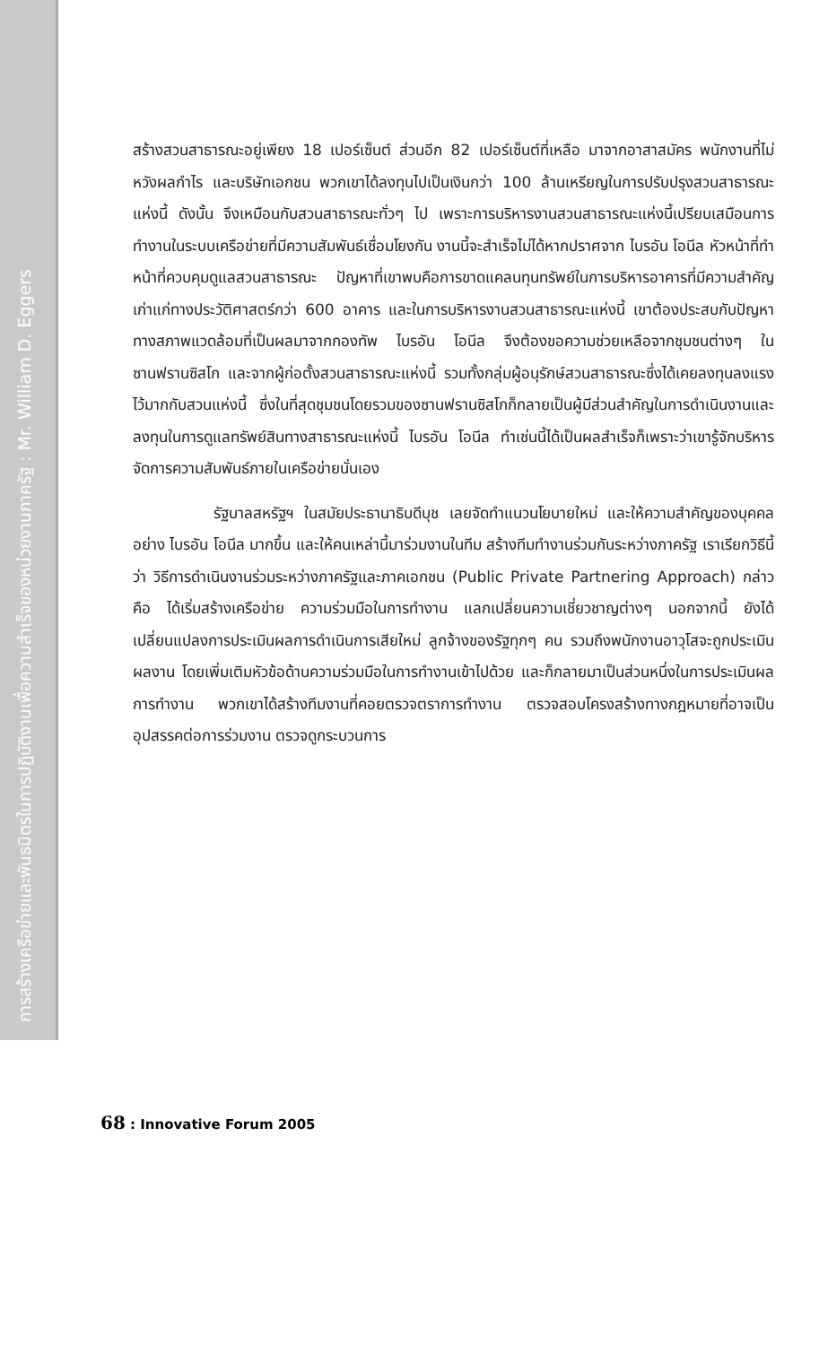การสร้างเครือข่ายและพันธมิตรในการปฏิบัติงานเพื่อความสำเร็จของหน่วยงานภาครัฐ : Mr. William D. Eggers
สร้างสวนสาธารณะอยู่เพียง 18 เปอร์เซ็นต์ ส่วนอีก 82 เปอร์เซ็นต์ที่เหลือ มาจากอาสาสมัคร พนักงานที่ไม่หวังผลกำไร และบริษัทเอกชน พวกเขาได้ลงทุนไปเป็นเงินกว่า 100 ล้านเหรียญในการปรับปรุงสวนสาธารณะแห่งนี้ ดังนั้น จึงเหมือนกับสวนสาธารณะทั่วๆ ไป เพราะการบริหารงานสวนสาธารณะแห่งนี้เปรียบเสมือนการทำงานในระบบเครือข่ายที่มีความสัมพันธ์เชื่อมโยงกัน งานนี้จะสำเร็จไม่ได้หากปราศจาก ไบรอัน โอนีล หัวหน้าที่ทำหน้าที่ควบคุมดูแลสวนสาธารณะ ปัญหาที่เขาพบคือการขาดแคลนทุนทรัพย์ในการบริหารอาคารที่มีความสำคัญเก่าแก่ทางประวัติศาสตร์กว่า 600 อาคาร และในการบริหารงานสวนสาธารณะแห่งนี้ เขาต้องประสบกับปัญหาทางสภาพแวดล้อมที่เป็นผลมาจากกองทัพ ไบรอัน โอนีล จึงต้องขอความช่วยเหลือจากชุมชนต่างๆ ในซานฟรานซิสโก และจากผู้ก่อตั้งสวนสาธารณะแห่งนี้ รวมทั้งกลุ่มผู้อนุรักษ์สวนสาธารณะซึ่งได้เคยลงทุนลงแรงไว้มากกับสวนแห่งนี้ ซึ่งในที่สุดชุมชนโดยรวมของซานฟรานซิสโกก็กลายเป็นผู้มีส่วนสำคัญในการดำเนินงานและลงทุนในการดูแลทรัพย์สินทางสาธารณะแห่งนี้ ไบรอัน โอนีล ทำเช่นนี้ได้เป็นผลสำเร็จก็เพราะว่าเขารู้จักบริหารจัดการความสัมพันธ์ภายในเครือข่ายนั่นเอง
รัฐบาลสหรัฐฯ ในสมัยประธานาธิบดีบุช เลยจัดทำแนวนโยบายใหม่ และให้ความสำคัญของบุคคลอย่าง ไบรอัน โอนีล มากขึ้น และให้คนเหล่านี้มาร่วมงานในทีม สร้างทีมทำงานร่วมกันระหว่างภาครัฐ เราเรียกวิธีนี้ว่า วิธีการดำเนินงานร่วมระหว่างภาครัฐและภาคเอกชน (Public Private Partnering Approach) กล่าวคือ ได้เริ่มสร้างเครือข่าย ความร่วมมือในการทำงาน แลกเปลี่ยนความเชี่ยวชาญต่างๆ นอกจากนี้ ยังได้เปลี่ยนแปลงการประเมินผลการดำเนินการเสียใหม่ ลูกจ้างของรัฐทุกๆ คน รวมถึงพนักงานอาวุโสจะถูกประเมินผลงาน โดยเพิ่มเติมหัวข้อด้านความร่วมมือในการทำงานเข้าไปด้วย และก็กลายมาเป็นส่วนหนึ่งในการประเมินผลการทำงาน พวกเขาได้สร้างทีมงานที่คอยตรวจตราการทำงาน ตรวจสอบโครงสร้างทางกฎหมายที่อาจเป็นอุปสรรคต่อการร่วมงาน ตรวจดูกระบวนการ
68 : Innovative Forum 2005